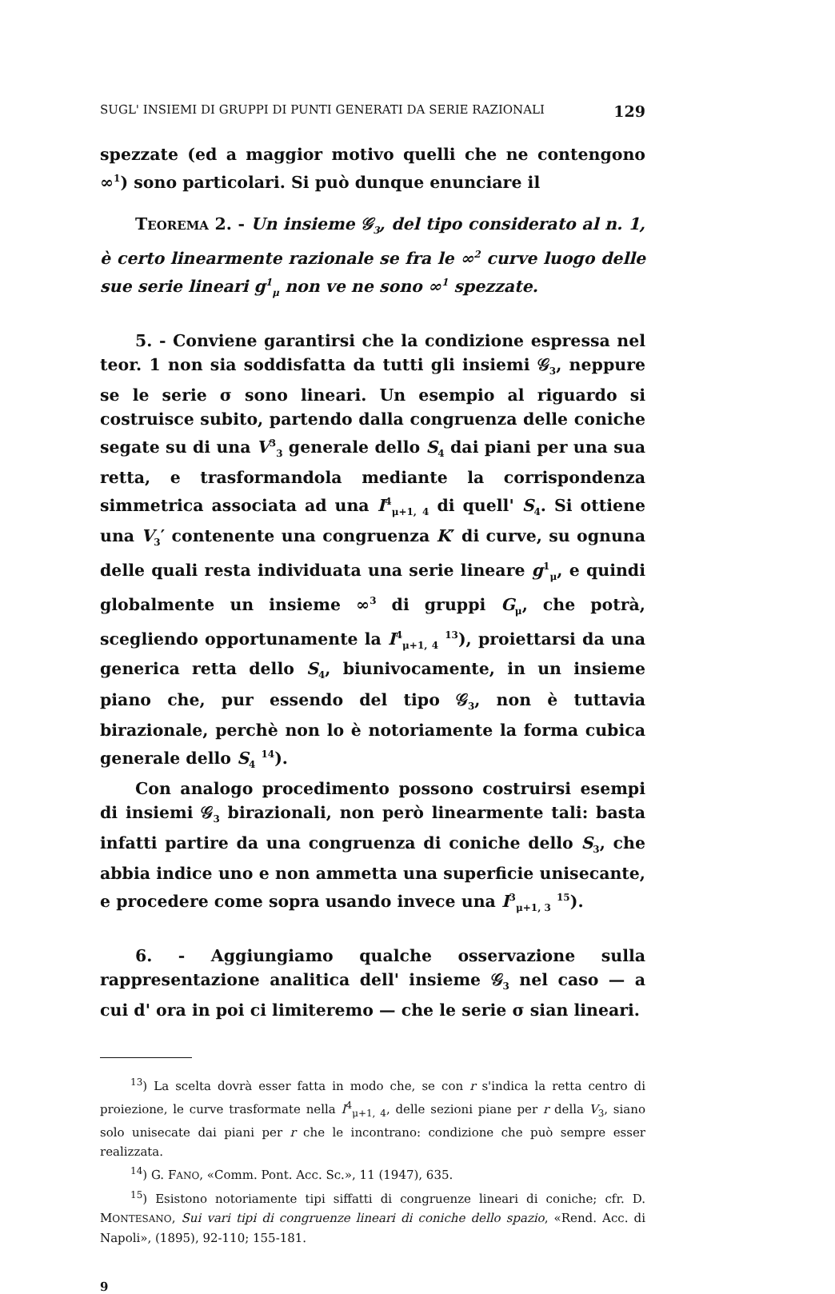SUGL' INSIEMI DI GRUPPI DI PUNTI GENERATI DA SERIE RAZIONALI 129
spezzate (ed a maggior motivo quelli che ne contengono ∞<sup>1</sup>) sono particolari. Si può dunque enunciare il
TEOREMA 2. - Un insieme 𝒢<sub>3</sub>, del tipo considerato al n. 1, è certo linearmente razionale se fra le ∞<sup>2</sup> curve luogo delle sue serie lineari g<sup>1</sup><sub>μ</sub> non ve ne sono ∞<sup>1</sup> spezzate.
5. - Conviene garantirsi che la condizione espressa nel teor. 1 non sia soddisfatta da tutti gli insiemi 𝒢<sub>3</sub>, neppure se le serie σ sono lineari. Un esempio al riguardo si costruisce subito, partendo dalla congruenza delle coniche segate su di una V<sup>3</sup><sub>3</sub> generale dello S<sub>4</sub> dai piani per una sua retta, e trasformandola mediante la corrispondenza simmetrica associata ad una I<sup>4</sup><sub>μ+1, 4</sub> di quell' S<sub>4</sub>. Si ottiene una V<sub>3</sub>′ contenente una congruenza K′ di curve, su ognuna delle quali resta individuata una serie lineare g<sup>1</sup><sub>μ</sub>, e quindi globalmente un insieme ∞<sup>3</sup> di gruppi G<sub>μ</sub>, che potrà, scegliendo opportunamente la I<sup>4</sup><sub>μ+1, 4</sub> <sup>13</sup>), proiettarsi da una generica retta dello S<sub>4</sub>, biunivocamente, in un insieme piano che, pur essendo del tipo 𝒢<sub>3</sub>, non è tuttavia birazionale, perchè non lo è notoriamente la forma cubica generale dello S<sub>4</sub> <sup>14</sup>).
Con analogo procedimento possono costruirsi esempi di insiemi 𝒢<sub>3</sub> birazionali, non però linearmente tali: basta infatti partire da una congruenza di coniche dello S<sub>3</sub>, che abbia indice uno e non ammetta una superficie unisecante, e procedere come sopra usando invece una I<sup>3</sup><sub>μ+1, 3</sub> <sup>15</sup>).
6. - Aggiungiamo qualche osservazione sulla rappresentazione analitica dell' insieme 𝒢<sub>3</sub> nel caso — a cui d' ora in poi ci limiteremo — che le serie σ sian lineari.
<sup>13</sup>) La scelta dovrà esser fatta in modo che, se con r s'indica la retta centro di proiezione, le curve trasformate nella I<sup>4</sup><sub>μ+1, 4</sub>, delle sezioni piane per r della V<sub>3</sub>, siano solo unisecate dai piani per r che le incontrano: condizione che può sempre esser realizzata.
<sup>14</sup>) G. FANO, «Comm. Pont. Acc. Sc.», 11 (1947), 635.
<sup>15</sup>) Esistono notoriamente tipi siffatti di congruenze lineari di coniche; cfr. D. MONTESANO, Sui vari tipi di congruenze lineari di coniche dello spazio, «Rend. Acc. di Napoli», (1895), 92-110; 155-181.
9